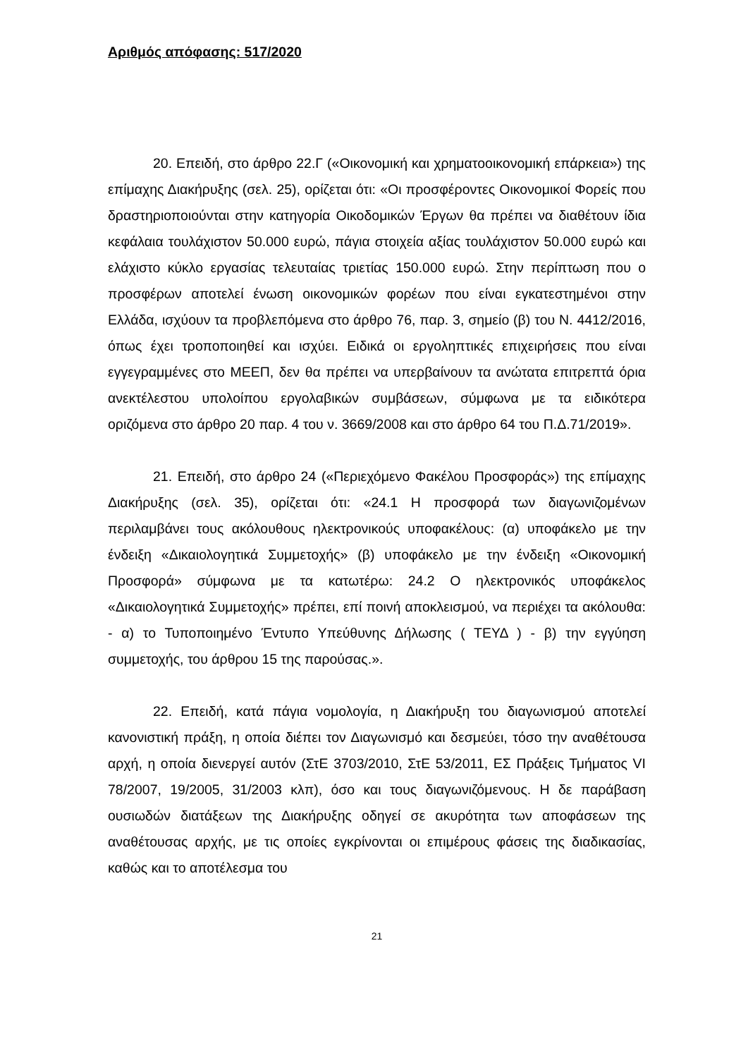Αριθμός απόφασης: 517/2020
20. Επειδή, στο άρθρο 22.Γ («Οικονομική και χρηματοοικονομική επάρκεια») της επίμαχης Διακήρυξης (σελ. 25), ορίζεται ότι: «Οι προσφέροντες Οικονομικοί Φορείς που δραστηριοποιούνται στην κατηγορία Οικοδομικών Έργων θα πρέπει να διαθέτουν ίδια κεφάλαια τουλάχιστον 50.000 ευρώ, πάγια στοιχεία αξίας τουλάχιστον 50.000 ευρώ και ελάχιστο κύκλο εργασίας τελευταίας τριετίας 150.000 ευρώ. Στην περίπτωση που ο προσφέρων αποτελεί ένωση οικονομικών φορέων που είναι εγκατεστημένοι στην Ελλάδα, ισχύουν τα προβλεπόμενα στο άρθρο 76, παρ. 3, σημείο (β) του Ν. 4412/2016, όπως έχει τροποποιηθεί και ισχύει. Ειδικά οι εργοληπτικές επιχειρήσεις που είναι εγγεγραμμένες στο ΜΕΕΠ, δεν θα πρέπει να υπερβαίνουν τα ανώτατα επιτρεπτά όρια ανεκτέλεστου υπολοίπου εργολαβικών συμβάσεων, σύμφωνα με τα ειδικότερα οριζόμενα στο άρθρο 20 παρ. 4 του ν. 3669/2008 και στο άρθρο 64 του Π.Δ.71/2019».
21. Επειδή, στο άρθρο 24 («Περιεχόμενο Φακέλου Προσφοράς») της επίμαχης Διακήρυξης (σελ. 35), ορίζεται ότι: «24.1 Η προσφορά των διαγωνιζομένων περιλαμβάνει τους ακόλουθους ηλεκτρονικούς υποφακέλους: (α) υποφάκελο με την ένδειξη «Δικαιολογητικά Συμμετοχής» (β) υποφάκελο με την ένδειξη «Οικονομική Προσφορά» σύμφωνα με τα κατωτέρω: 24.2 Ο ηλεκτρονικός υποφάκελος «Δικαιολογητικά Συμμετοχής» πρέπει, επί ποινή αποκλεισμού, να περιέχει τα ακόλουθα: - α) το Τυποποιημένο Έντυπο Υπεύθυνης Δήλωσης ( ΤΕΥΔ ) - β) την εγγύηση συμμετοχής, του άρθρου 15 της παρούσας.».
22. Επειδή, κατά πάγια νομολογία, η Διακήρυξη του διαγωνισμού αποτελεί κανονιστική πράξη, η οποία διέπει τον Διαγωνισμό και δεσμεύει, τόσο την αναθέτουσα αρχή, η οποία διενεργεί αυτόν (ΣτΕ 3703/2010, ΣτΕ 53/2011, ΕΣ Πράξεις Τμήματος VI 78/2007, 19/2005, 31/2003 κλπ), όσο και τους διαγωνιζόμενους. Η δε παράβαση ουσιωδών διατάξεων της Διακήρυξης οδηγεί σε ακυρότητα των αποφάσεων της αναθέτουσας αρχής, με τις οποίες εγκρίνονται οι επιμέρους φάσεις της διαδικασίας, καθώς και το αποτέλεσμα του
21